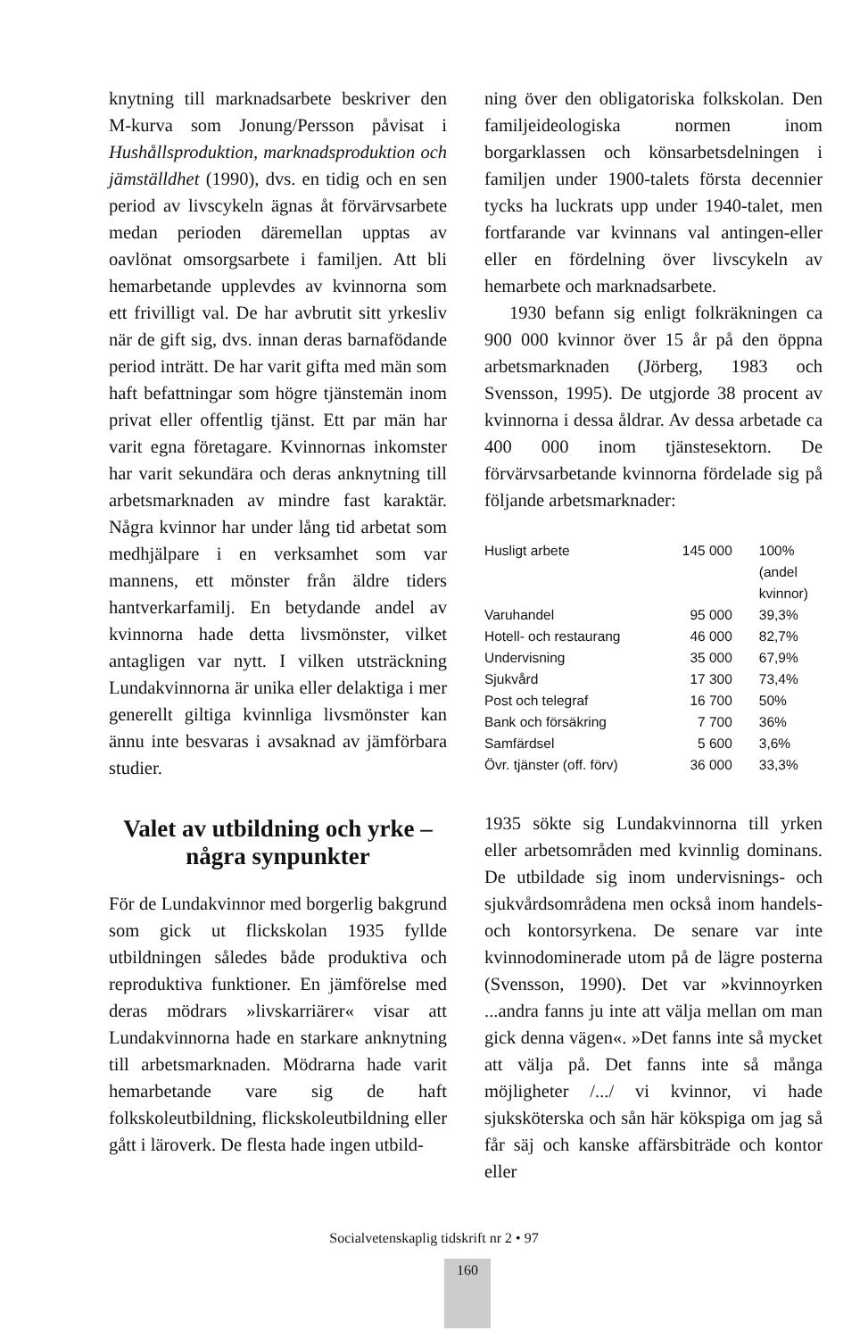knytning till marknadsarbete beskriver den M-kurva som Jonung/Persson påvisat i Hushållsproduktion, marknadsproduktion och jämställdhet (1990), dvs. en tidig och en sen period av livscykeln ägnas åt förvärvsarbete medan perioden däremellan upptas av oavlönat omsorgsarbete i familjen. Att bli hemarbetande upplevdes av kvinnorna som ett frivilligt val. De har avbrutit sitt yrkesliv när de gift sig, dvs. innan deras barnafödande period inträtt. De har varit gifta med män som haft befattningar som högre tjänstemän inom privat eller offentlig tjänst. Ett par män har varit egna företagare. Kvinnornas inkomster har varit sekundära och deras anknytning till arbetsmarknaden av mindre fast karaktär. Några kvinnor har under lång tid arbetat som medhjälpare i en verksamhet som var mannens, ett mönster från äldre tiders hantverkarfamilj. En betydande andel av kvinnorna hade detta livsmönster, vilket antagligen var nytt. I vilken utsträckning Lundakvinnorna är unika eller delaktiga i mer generellt giltiga kvinnliga livsmönster kan ännu inte besvaras i avsaknad av jämförbara studier.
Valet av utbildning och yrke –
några synpunkter
För de Lundakvinnor med borgerlig bakgrund som gick ut flickskolan 1935 fyllde utbildningen således både produktiva och reproduktiva funktioner. En jämförelse med deras mödrars »livskarriärer« visar att Lundakvinnorna hade en starkare anknytning till arbetsmarknaden. Mödrarna hade varit hemarbetande vare sig de haft folkskoleutbildning, flickskoleutbildning eller gått i läroverk. De flesta hade ingen utbild-
ning över den obligatoriska folkskolan. Den familjeideologiska normen inom borgarklassen och könsarbetsdelningen i familjen under 1900-talets första decennier tycks ha luckrats upp under 1940-talet, men fortfarande var kvinnans val antingen-eller eller en fördelning över livscykeln av hemarbete och marknadsarbete.
1930 befann sig enligt folkräkningen ca 900 000 kvinnor över 15 år på den öppna arbetsmarknaden (Jörberg, 1983 och Svensson, 1995). De utgjorde 38 procent av kvinnorna i dessa åldrar. Av dessa arbetade ca 400 000 inom tjänstesektorn. De förvärvsarbetande kvinnorna fördelade sig på följande arbetsmarknader:
| Husligt arbete | 145 000 | 100% (andel kvinnor) |
| Varuhandel | 95 000 | 39,3% |
| Hotell- och restaurang | 46 000 | 82,7% |
| Undervisning | 35 000 | 67,9% |
| Sjukvård | 17 300 | 73,4% |
| Post och telegraf | 16 700 | 50% |
| Bank och försäkring | 7 700 | 36% |
| Samfärdsel | 5 600 | 3,6% |
| Övr. tjänster (off. förv) | 36 000 | 33,3% |
1935 sökte sig Lundakvinnorna till yrken eller arbetsområden med kvinnlig dominans. De utbildade sig inom undervisnings- och sjukvårdsområdena men också inom handels- och kontorsyrkena. De senare var inte kvinnodominerade utom på de lägre posterna (Svensson, 1990). Det var »kvinnoyrken ...andra fanns ju inte att välja mellan om man gick denna vägen«. »Det fanns inte så mycket att välja på. Det fanns inte så många möjligheter /.../ vi kvinnor, vi hade sjuksköterska och sån här kökspiga om jag så får säj och kanske affärsbiträde och kontor eller
Socialvetenskaplig tidskrift nr 2 • 97
160